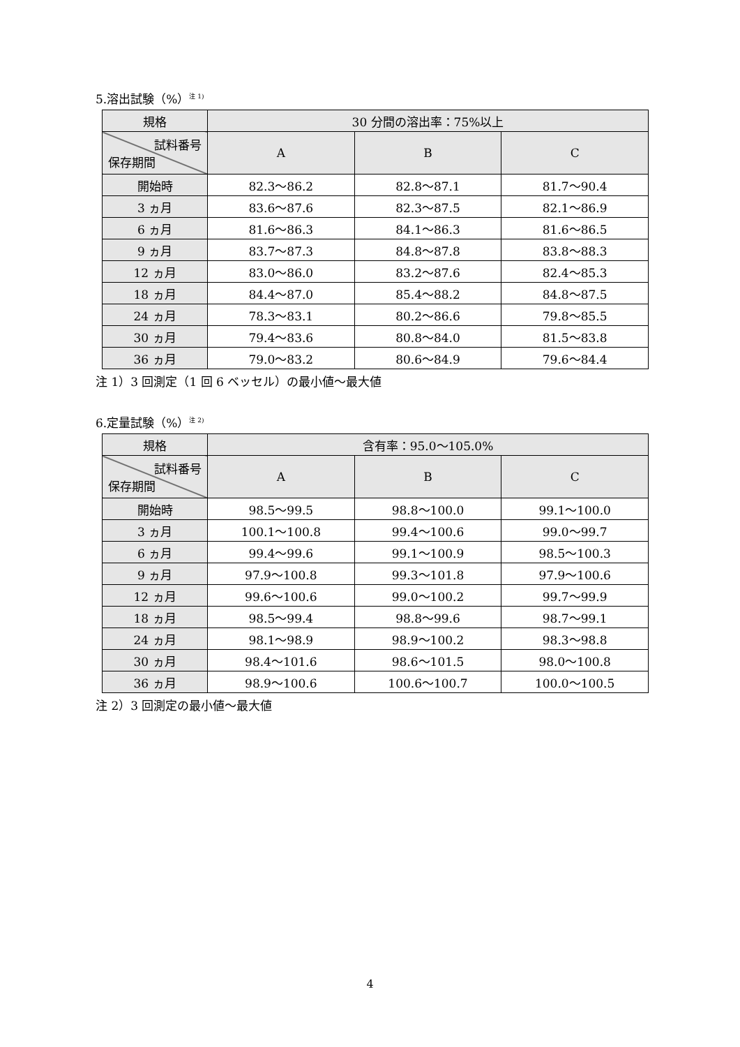5.溶出試験（%）<sup>注 1)</sup>
| 規格 | 30 分間の溶出率：75%以上 | | |
| --- | --- | --- | --- |
| 試料番号 保存期間 | A | B | C |
| 開始時 | 82.3～86.2 | 82.8～87.1 | 81.7～90.4 |
| 3 ヵ月 | 83.6～87.6 | 82.3～87.5 | 82.1～86.9 |
| 6 ヵ月 | 81.6～86.3 | 84.1～86.3 | 81.6～86.5 |
| 9 ヵ月 | 83.7～87.3 | 84.8～87.8 | 83.8～88.3 |
| 12 ヵ月 | 83.0～86.0 | 83.2～87.6 | 82.4～85.3 |
| 18 ヵ月 | 84.4～87.0 | 85.4～88.2 | 84.8～87.5 |
| 24 ヵ月 | 78.3～83.1 | 80.2～86.6 | 79.8～85.5 |
| 30 ヵ月 | 79.4～83.6 | 80.8～84.0 | 81.5～83.8 |
| 36 ヵ月 | 79.0～83.2 | 80.6～84.9 | 79.6～84.4 |
注 1）3 回測定（1 回 6 ベッセル）の最小値～最大値
6.定量試験（%）<sup>注 2)</sup>
| 規格 | 含有率：95.0～105.0% | | |
| --- | --- | --- | --- |
| 試料番号 保存期間 | A | B | C |
| 開始時 | 98.5～99.5 | 98.8～100.0 | 99.1～100.0 |
| 3 ヵ月 | 100.1～100.8 | 99.4～100.6 | 99.0～99.7 |
| 6 ヵ月 | 99.4～99.6 | 99.1～100.9 | 98.5～100.3 |
| 9 ヵ月 | 97.9～100.8 | 99.3～101.8 | 97.9～100.6 |
| 12 ヵ月 | 99.6～100.6 | 99.0～100.2 | 99.7～99.9 |
| 18 ヵ月 | 98.5～99.4 | 98.8～99.6 | 98.7～99.1 |
| 24 ヵ月 | 98.1～98.9 | 98.9～100.2 | 98.3～98.8 |
| 30 ヵ月 | 98.4～101.6 | 98.6～101.5 | 98.0～100.8 |
| 36 ヵ月 | 98.9～100.6 | 100.6～100.7 | 100.0～100.5 |
注 2）3 回測定の最小値～最大値
4